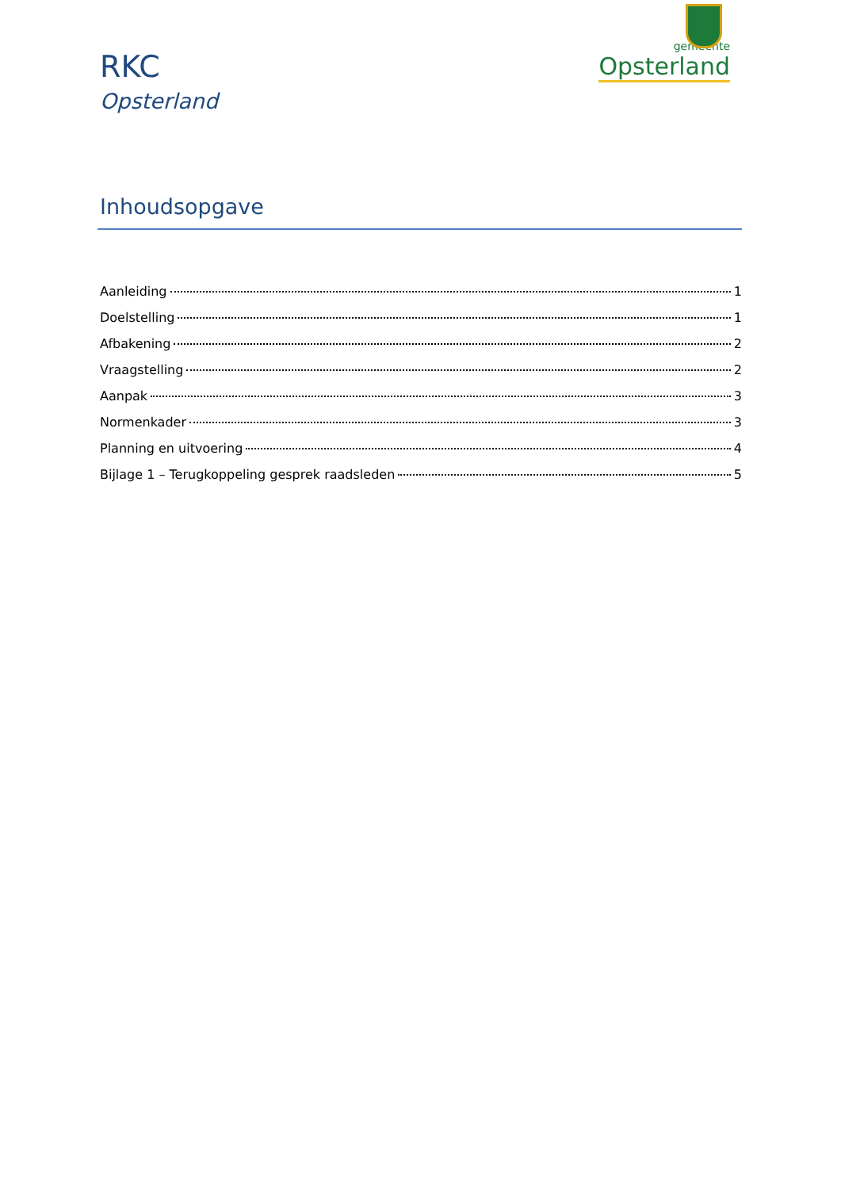RKC
Opsterland
gemeente
Opsterland
Inhoudsopgave
Aanleiding 1
Doelstelling 1
Afbakening 2
Vraagstelling 2
Aanpak 3
Normenkader 3
Planning en uitvoering 4
Bijlage 1 – Terugkoppeling gesprek raadsleden 5